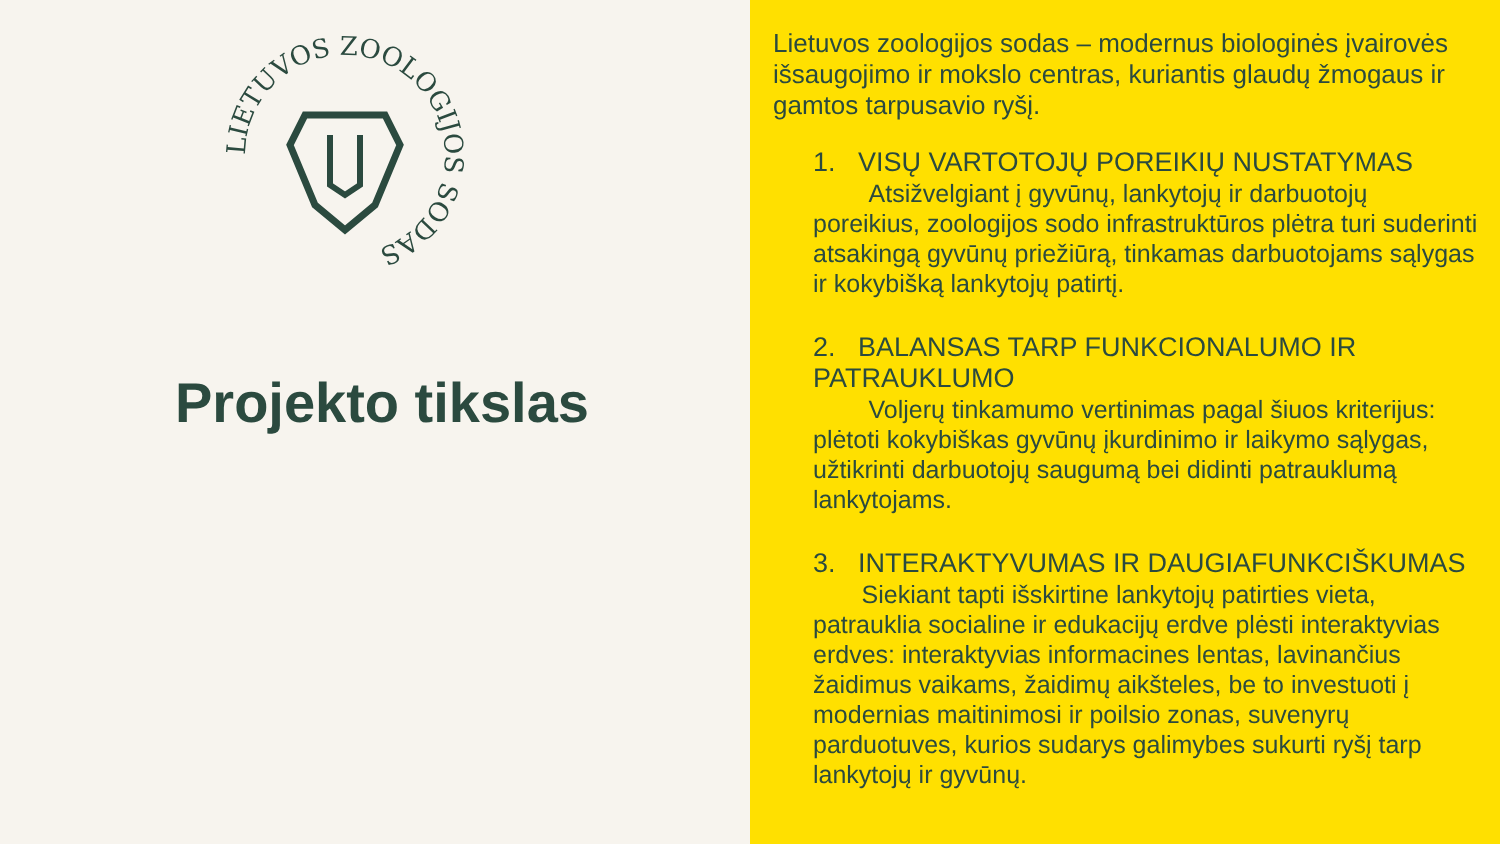LIETUVOS ZOOLOGIJOS SODAS
Projekto tikslas
Lietuvos zoologijos sodas – modernus biologinės įvairovės išsaugojimo ir mokslo centras, kuriantis glaudų žmogaus ir gamtos tarpusavio ryšį.
1. VISŲ VARTOTOJŲ POREIKIŲ NUSTATYMAS
Atsižvelgiant į gyvūnų, lankytojų ir darbuotojų poreikius, zoologijos sodo infrastruktūros plėtra turi suderinti atsakingą gyvūnų priežiūrą, tinkamas darbuotojams sąlygas ir kokybišką lankytojų patirtį.
2. BALANSAS TARP FUNKCIONALUMO IR PATRAUKLUMO
Voljerų tinkamumo vertinimas pagal šiuos kriterijus: plėtoti kokybiškas gyvūnų įkurdinimo ir laikymo sąlygas, užtikrinti darbuotojų saugumą bei didinti patrauklumą lankytojams.
3. INTERAKTYVUMAS IR DAUGIAFUNKCIŠKUMAS
Siekiant tapti išskirtine lankytojų patirties vieta, patrauklia socialine ir edukacijų erdve plėsti interaktyvias erdves: interaktyvias informacines lentas, lavinančius žaidimus vaikams, žaidimų aikšteles, be to investuoti į modernias maitinimosi ir poilsio zonas, suvenyrų parduotuves, kurios sudarys galimybes sukurti ryšį tarp lankytojų ir gyvūnų.